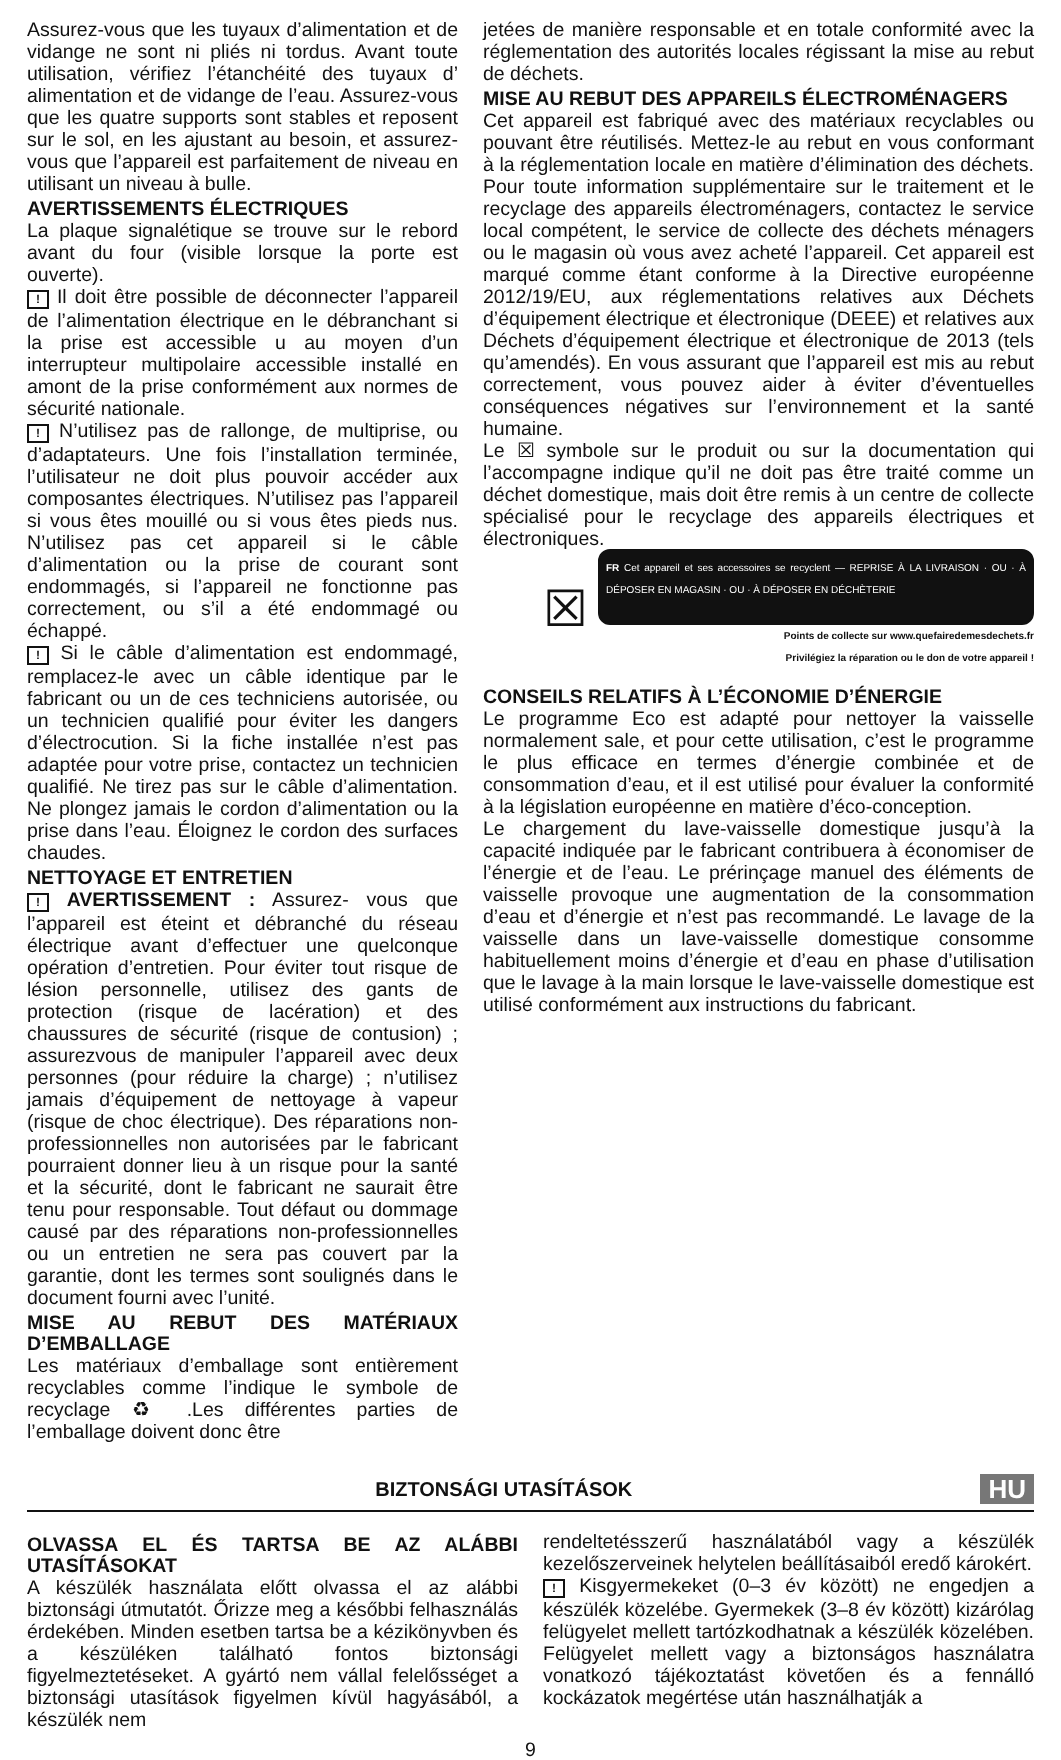Assurez-vous que les tuyaux d’alimentation et de vidange ne sont ni pliés ni tordus. Avant toute utilisation, vérifiez l’étanchéité des tuyaux d’ alimentation et de vidange de l’eau. Assurez-vous que les quatre supports sont stables et reposent sur le sol, en les ajustant au besoin, et assurez-vous que l’appareil est parfaitement de niveau en utilisant un niveau à bulle.
AVERTISSEMENTS ÉLECTRIQUES
La plaque signalétique se trouve sur le rebord avant du four (visible lorsque la porte est ouverte).
! Il doit être possible de déconnecter l’appareil de l’alimentation électrique en le débranchant si la prise est accessible u au moyen d’un interrupteur multipolaire accessible installé en amont de la prise conformément aux normes de sécurité nationale.
! N’utilisez pas de rallonge, de multiprise, ou d’adaptateurs. Une fois l’installation terminée, l’utilisateur ne doit plus pouvoir accéder aux composantes électriques. N’utilisez pas l’appareil si vous êtes mouillé ou si vous êtes pieds nus. N’utilisez pas cet appareil si le câble d’alimentation ou la prise de courant sont endommagés, si l’appareil ne fonctionne pas correctement, ou s’il a été endommagé ou échappé.
! Si le câble d’alimentation est endommagé, remplacez-le avec un câble identique par le fabricant ou un de ces techniciens autorisée, ou un technicien qualifié pour éviter les dangers d’électrocution. Si la fiche installée n’est pas adaptée pour votre prise, contactez un technicien qualifié. Ne tirez pas sur le câble d’alimentation. Ne plongez jamais le cordon d’alimentation ou la prise dans l’eau. Éloignez le cordon des surfaces chaudes.
NETTOYAGE ET ENTRETIEN
! AVERTISSEMENT : Assurez- vous que l’appareil est éteint et débranché du réseau électrique avant d’effectuer une quelconque opération d’entretien. Pour éviter tout risque de lésion personnelle, utilisez des gants de protection (risque de lacération) et des chaussures de sécurité (risque de contusion) ; assurezvous de manipuler l’appareil avec deux personnes (pour réduire la charge) ; n’utilisez jamais d’équipement de nettoyage à vapeur (risque de choc électrique). Des réparations non-professionnelles non autorisées par le fabricant pourraient donner lieu à un risque pour la santé et la sécurité, dont le fabricant ne saurait être tenu pour responsable. Tout défaut ou dommage causé par des réparations non-professionnelles ou un entretien ne sera pas couvert par la garantie, dont les termes sont soulignés dans le document fourni avec l’unité.
MISE AU REBUT DES MATÉRIAUX D’EMBALLAGE
Les matériaux d’emballage sont entièrement recyclables comme l’indique le symbole de recyclage ♻ .Les différentes parties de l’emballage doivent donc être
jetées de manière responsable et en totale conformité avec la réglementation des autorités locales régissant la mise au rebut de déchets.
MISE AU REBUT DES APPAREILS ÉLECTROMÉNAGERS
Cet appareil est fabriqué avec des matériaux recyclables ou pouvant être réutilisés. Mettez-le au rebut en vous conformant à la réglementation locale en matière d’élimination des déchets. Pour toute information supplémentaire sur le traitement et le recyclage des appareils électroménagers, contactez le service local compétent, le service de collecte des déchets ménagers ou le magasin où vous avez acheté l’appareil. Cet appareil est marqué comme étant conforme à la Directive européenne 2012/19/EU, aux réglementations relatives aux Déchets d’équipement électrique et électronique (DEEE) et relatives aux Déchets d’équipement électrique et électronique de 2013 (tels qu’amendés). En vous assurant que l’appareil est mis au rebut correctement, vous pouvez aider à éviter d’éventuelles conséquences négatives sur l’environnement et la santé humaine.
Le ☒ symbole sur le produit ou sur la documentation qui l’accompagne indique qu’il ne doit pas être traité comme un déchet domestique, mais doit être remis à un centre de collecte spécialisé pour le recyclage des appareils électriques et électroniques.
☒
FR Cet appareil et ses accessoires se recyclent — REPRISE À LA LIVRAISON · OU · À DÉPOSER EN MAGASIN · OU · À DÉPOSER EN DÉCHÈTERIE
Points de collecte sur www.quefairedemesdechets.fr
Privilégiez la réparation ou le don de votre appareil !
CONSEILS RELATIFS À L’ÉCONOMIE D’ÉNERGIE
Le programme Eco est adapté pour nettoyer la vaisselle normalement sale, et pour cette utilisation, c’est le programme le plus efficace en termes d’énergie combinée et de consommation d’eau, et il est utilisé pour évaluer la conformité à la législation européenne en matière d’éco-conception.
Le chargement du lave-vaisselle domestique jusqu’à la capacité indiquée par le fabricant contribuera à économiser de l’énergie et de l’eau. Le prérinçage manuel des éléments de vaisselle provoque une augmentation de la consommation d’eau et d’énergie et n’est pas recommandé. Le lavage de la vaisselle dans un lave-vaisselle domestique consomme habituellement moins d’énergie et d’eau en phase d’utilisation que le lavage à la main lorsque le lave-vaisselle domestique est utilisé conformément aux instructions du fabricant.
BIZTONSÁGI UTASÍTÁSOK
HU
OLVASSA EL ÉS TARTSA BE AZ ALÁBBI UTASÍTÁSOKAT
A készülék használata előtt olvassa el az alábbi biztonsági útmutatót. Őrizze meg a későbbi felhasználás érdekében. Minden esetben tartsa be a kézikönyvben és a készüléken található fontos biztonsági figyelmeztetéseket. A gyártó nem vállal felelősséget a biztonsági utasítások figyelmen kívül hagyásából, a készülék nem
rendeltetésszerű használatából vagy a készülék kezelőszerveinek helytelen beállításaiból eredő károkért.
! Kisgyermekeket (0–3 év között) ne engedjen a készülék közelébe. Gyermekek (3–8 év között) kizárólag felügyelet mellett tartózkodhatnak a készülék közelében. Felügyelet mellett vagy a biztonságos használatra vonatkozó tájékoztatást követően és a fennálló kockázatok megértése után használhatják a
9